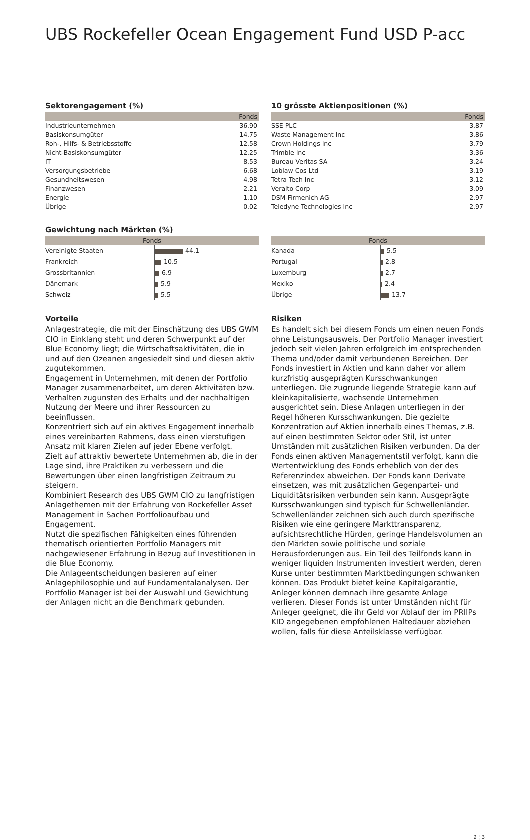UBS Rockefeller Ocean Engagement Fund USD P-acc
Sektorengagement (%)
| | Fonds |
| --- | --- |
| Industrieunternehmen | 36.90 |
| Basiskonsumgüter | 14.75 |
| Roh-, Hilfs- & Betriebsstoffe | 12.58 |
| Nicht-Basiskonsumgüter | 12.25 |
| IT | 8.53 |
| Versorgungsbetriebe | 6.68 |
| Gesundheitswesen | 4.98 |
| Finanzwesen | 2.21 |
| Energie | 1.10 |
| Übrige | 0.02 |
10 grösste Aktienpositionen (%)
| | Fonds |
| --- | --- |
| SSE PLC | 3.87 |
| Waste Management Inc | 3.86 |
| Crown Holdings Inc | 3.79 |
| Trimble Inc | 3.36 |
| Bureau Veritas SA | 3.24 |
| Loblaw Cos Ltd | 3.19 |
| Tetra Tech Inc | 3.12 |
| Veralto Corp | 3.09 |
| DSM-Firmenich AG | 2.97 |
| Teledyne Technologies Inc | 2.97 |
Gewichtung nach Märkten (%)
| Fonds | |
| --- | --- |
| Vereinigte Staaten | 44.1 |
| Frankreich | 10.5 |
| Grossbritannien | 6.9 |
| Dänemark | 5.9 |
| Schweiz | 5.5 |
| Fonds | |
| --- | --- |
| Kanada | 5.5 |
| Portugal | 2.8 |
| Luxemburg | 2.7 |
| Mexiko | 2.4 |
| Übrige | 13.7 |
Vorteile
Anlagestrategie, die mit der Einschätzung des UBS GWM CIO in Einklang steht und deren Schwerpunkt auf der Blue Economy liegt; die Wirtschaftsaktivitäten, die in und auf den Ozeanen angesiedelt sind und diesen aktiv zugutekommen.
Engagement in Unternehmen, mit denen der Portfolio Manager zusammenarbeitet, um deren Aktivitäten bzw. Verhalten zugunsten des Erhalts und der nachhaltigen Nutzung der Meere und ihrer Ressourcen zu beeinflussen.
Konzentriert sich auf ein aktives Engagement innerhalb eines vereinbarten Rahmens, dass einen vierstufigen Ansatz mit klaren Zielen auf jeder Ebene verfolgt.
Zielt auf attraktiv bewertete Unternehmen ab, die in der Lage sind, ihre Praktiken zu verbessern und die Bewertungen über einen langfristigen Zeitraum zu steigern.
Kombiniert Research des UBS GWM CIO zu langfristigen Anlagethemen mit der Erfahrung von Rockefeller Asset Management in Sachen Portfolioaufbau und Engagement.
Nutzt die spezifischen Fähigkeiten eines führenden thematisch orientierten Portfolio Managers mit nachgewiesener Erfahrung in Bezug auf Investitionen in die Blue Economy.
Die Anlageentscheidungen basieren auf einer Anlagephilosophie und auf Fundamentalanalysen. Der Portfolio Manager ist bei der Auswahl und Gewichtung der Anlagen nicht an die Benchmark gebunden.
Risiken
Es handelt sich bei diesem Fonds um einen neuen Fonds ohne Leistungsausweis. Der Portfolio Manager investiert jedoch seit vielen Jahren erfolgreich im entsprechenden Thema und/oder damit verbundenen Bereichen. Der Fonds investiert in Aktien und kann daher vor allem kurzfristig ausgeprägten Kursschwankungen unterliegen. Die zugrunde liegende Strategie kann auf kleinkapitalisierte, wachsende Unternehmen ausgerichtet sein. Diese Anlagen unterliegen in der Regel höheren Kursschwankungen. Die gezielte Konzentration auf Aktien innerhalb eines Themas, z.B. auf einen bestimmten Sektor oder Stil, ist unter Umständen mit zusätzlichen Risiken verbunden. Da der Fonds einen aktiven Managementstil verfolgt, kann die Wertentwicklung des Fonds erheblich von der des Referenzindex abweichen. Der Fonds kann Derivate einsetzen, was mit zusätzlichen Gegenpartei- und Liquiditätsrisiken verbunden sein kann. Ausgeprägte Kursschwankungen sind typisch für Schwellenländer. Schwellenländer zeichnen sich auch durch spezifische Risiken wie eine geringere Markttransparenz, aufsichtsrechtliche Hürden, geringe Handelsvolumen an den Märkten sowie politische und soziale Herausforderungen aus. Ein Teil des Teilfonds kann in weniger liquiden Instrumenten investiert werden, deren Kurse unter bestimmten Marktbedingungen schwanken können. Das Produkt bietet keine Kapitalgarantie, Anleger können demnach ihre gesamte Anlage verlieren. Dieser Fonds ist unter Umständen nicht für Anleger geeignet, die ihr Geld vor Ablauf der im PRIIPs KID angegebenen empfohlenen Haltedauer abziehen wollen, falls für diese Anteilsklasse verfügbar.
2 ¦ 3